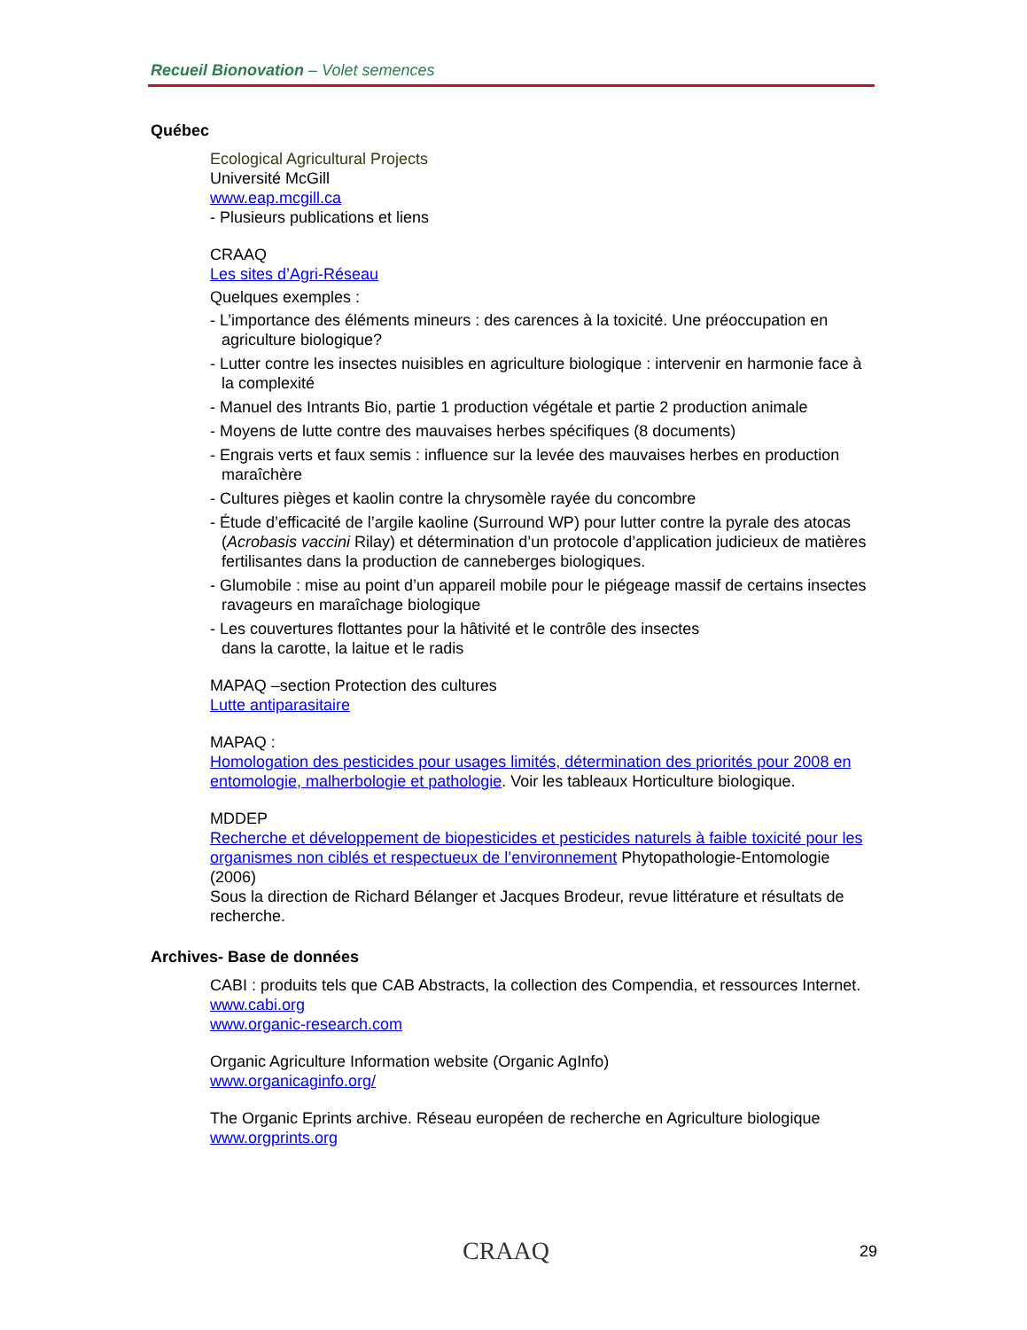Recueil Bionovation – Volet semences
Québec
Ecological Agricultural Projects
Université McGill
www.eap.mcgill.ca
- Plusieurs publications et liens
CRAAQ
Les sites d’Agri-Réseau
Quelques exemples :
- L’importance des éléments mineurs : des carences à la toxicité. Une préoccupation en agriculture biologique?
- Lutter contre les insectes nuisibles en agriculture biologique : intervenir en harmonie face à la complexité
- Manuel des Intrants Bio, partie 1 production végétale et partie 2 production animale
- Moyens de lutte contre des mauvaises herbes spécifiques (8 documents)
- Engrais verts et faux semis : influence sur la levée des mauvaises herbes en production maraîchère
- Cultures pièges et kaolin contre la chrysomèle rayée du concombre
- Étude d’efficacité de l’argile kaoline (Surround WP) pour lutter contre la pyrale des atocas (Acrobasis vaccini Rilay) et détermination d’un protocole d’application judicieux de matières fertilisantes dans la production de canneberges biologiques.
- Glumobile : mise au point d’un appareil mobile pour le piégeage massif de certains insectes ravageurs en maraîchage biologique
- Les couvertures flottantes pour la hâtivité et le contrôle des insectes
dans la carotte, la laitue et le radis
MAPAQ –section Protection des cultures
Lutte antiparasitaire
MAPAQ :
Homologation des pesticides pour usages limités, détermination des priorités pour 2008 en entomologie, malherbologie et pathologie. Voir les tableaux Horticulture biologique.
MDDEP
Recherche et développement de biopesticides et pesticides naturels à faible toxicité pour les organismes non ciblés et respectueux de l’environnement Phytopathologie-Entomologie (2006)
Sous la direction de Richard Bélanger et Jacques Brodeur, revue littérature et résultats de recherche.
Archives- Base de données
CABI : produits tels que CAB Abstracts, la collection des Compendia, et ressources Internet.
www.cabi.org
www.organic-research.com
Organic Agriculture Information website (Organic AgInfo)
www.organicaginfo.org/
The Organic Eprints archive. Réseau européen de recherche en Agriculture biologique
www.orgprints.org
CRAAQ 29